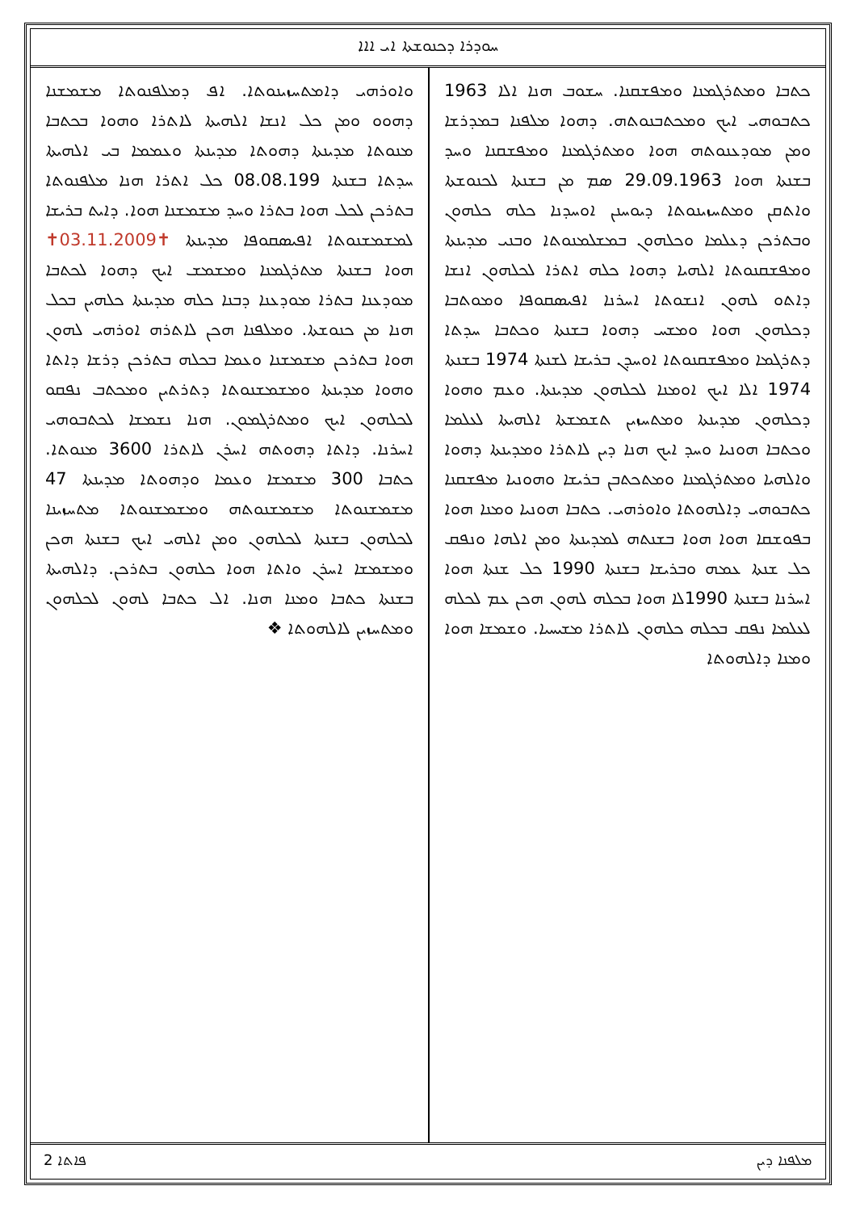ܚܘܕܪܐ ܕܟܢܘܫܬܐ ܐܝ ܐܐܐ
ܟܬܒܐ ܘܡܬܪܓܡܢܐ ܘܡܦܫܩܢܐ. ܚܫܘܒ ܗܢܐ ܐܠܐ 1963 ܟܬܒܘܗܝ ܐܝܟ ܘܡܟܬܒܢܘܬܗ. ܕܗܘܐ ܡܠܦܢܐ ܒܡܕܪܫܐ ܘܡܢ ܡܘܕܥܢܘܬܗ ܗܘܐ ܘܡܬܪܓܡܢܐ ܘܡܦܫܩܢܐ ܘܚܕ ܒܫܢܬܐ ܗܘܐ 29.09.1963 ܣܡ ܡܢ ܒܫܢܬܐ ܠܟܢܘܫܬܐ ܘܐܬܩܢ ܘܡܬܚܙܝܢܘܬܐ ܕܝܘܚܢܢ ܐܘܚܕܢܐ ܟܠܗ ܟܠܗܘܢ ܘܒܬܪܟܢ ܕܥܠܡܐ ܘܟܠܗܘܢ ܒܡܫܠܡܢܘܬܐ ܘܒܢܝ ܡܕܝܢܬܐ ܘܡܦܫܩܢܘܬܐ ܐܠܗܝܐ ܕܗܘܐ ܟܠܗ ܐܬܪܐ ܠܟܠܗܘܢ ܐܢܫܐ ܕܐܬܘ ܠܗܘܢ ܐܢܫܘܬܐ ܐܚܪܢܐ ܐܦܝܣܩܘܦܐ ܘܡܘܬܒܐ ܕܟܠܗܘܢ ܗܘܐ ܘܡܫܚ ܕܗܘܐ ܒܫܢܬܐ ܘܟܬܒܐ ܚܕܬܐ ܕܬܪܓܡܐ ܘܡܦܫܩܢܘܬܐ ܐܘܚܕܢ ܒܪܝܫܐ ܠܫܢܬܐ 1974 ܒܫܢܬܐ 1974 ܐܠܐ ܐܝܟ ܐܘܡܢܐ ܠܟܠܗܘܢ ܡܕܝܢܬܐ. ܘܥܡ ܘܗܘܐ ܕܟܠܗܘܢ ܡܕܝܢܬܐ ܘܡܬܚܙܝܢ ܬܫܡܫܬܐ ܐܠܗܝܬܐ ܠܥܠܡܐ ܘܟܬܒܐ ܗܘܢܝܐ ܘܚܕ ܐܝܟ ܗܢܐ ܕܝܢ ܠܐܬܪܐ ܘܡܕܝܢܬܐ ܕܗܘܐ ܘܐܠܗܝܐ ܘܡܬܪܓܡܢܐ ܘܡܬܟܬܒܢ ܒܪܝܫܐ ܘܗܘܢܝܐ ܡܦܫܩܢܐ ܟܬܒܘܗܝ ܕܐܠܗܘܬܐ ܘܐܘܪܗܝ. ܟܬܒܐ ܗܘܢܝܐ ܘܡܢܐ ܗܘܐ ܒܦܘܫܩܐ ܗܘܐ ܗܘܐ ܒܫܢܬܗ ܠܡܕܝܢܬܐ ܘܡܢ ܐܠܗܐ ܘܢܦܩ ܟܠ ܫܢܬܐ ܥܡܗ ܘܒܪܝܫܐ ܒܫܢܬܐ 1990 ܟܠ ܫܢܬܐ ܗܘܐ ܐܚܪܢܐ ܒܫܢܬܐ 1990ܠܐ ܗܘܐ ܒܟܠܗ ܠܗܘܢ ܗܟܢ ܥܡ ܠܟܠܗ ܠܥܠܡܐ ܢܦܩ ܒܟܠܗ ܟܠܗܘܢ ܠܐܬܪܐ ܡܫܝܚܝܐ. ܘܫܡܫܐ ܗܘܐ ܘܡܢܐ ܕܐܠܗܘܬܐ
ܘܐܘܪܗܝ ܕܐܡܬܚܙܝܢܘܬܐ. ܐܦ ܕܡܠܦܢܘܬܐ ܡܫܡܫܢܐ ܕܗܘܘ ܘܡܢ ܟܠ ܐܢܫܐ ܐܠܗܝܬܐ ܠܐܬܪܐ ܘܗܘܐ ܒܟܬܒܐ ܡܢܘܬܐ ܡܕܝܢܬܐ ܕܗܘܬܐ ܡܕܝܢܬܐ ܘܥܡܡܐ ܒܝ ܐܠܗܝܬܐ ܚܕܬܐ ܒܫܢܬܐ 08.08.199 ܟܠ ܐܬܪܐ ܗܢܐ ܡܠܦܢܘܬܐ ܒܬܪܟܢ ܠܟܠ ܗܘܐ ܒܬܪܐ ܘܚܕ ܡܫܡܫܢܐ ܗܘܐ. ܕܐܝܬ ܒܪܝܫܐ ܠܡܫܡܫܢܘܬܐ ܐܦܝܣܩܘܦܐ ܡܕܝܢܬܐ ✝03.11.2009✝ ܗܘܐ ܒܫܢܬܐ ܡܬܪܓܡܢܐ ܘܡܫܡܫ ܐܝܟ ܕܗܘܐ ܠܟܬܒܐ ܡܘܕܥܢܐ ܒܬܪܐ ܡܘܕܥܢܐ ܕܒܢܐ ܟܠܗ ܡܕܝܢܬܐ ܟܠܗܝܢ ܒܟܠ ܗܢܐ ܡܢ ܟܢܘܫܬܐ. ܘܡܠܦܢܐ ܗܟܢ ܠܐܬܪܗ ܐܘܪܗܝ ܠܗܘܢ ܗܘܐ ܒܬܪܟܢ ܡܫܡܫܢܐ ܘܥܡܐ ܒܟܠܗ ܒܬܪܟܢ ܕܪܫܐ ܕܐܬܐ ܘܗܘܐ ܡܕܝܢܬܐ ܘܡܫܡܫܢܘܬܐ ܕܬܪܬܝܢ ܘܡܟܬܒ ܢܦܩܘ ܠܟܠܗܘܢ ܐܝܟ ܘܡܬܪܓܡܘܢ. ܗܢܐ ܢܫܡܫܐ ܠܟܬܒܘܗܝ ܐܚܪܢܐ. ܕܐܬܐ ܕܗܘܬܗ ܐܚܪܢ ܠܐܬܪܐ 3600 ܡܢܘܬܐ. ܟܬܒܐ 300 ܡܫܡܫܐ ܘܥܡܐ ܘܕܗܘܬܐ ܡܕܝܢܬܐ 47 ܡܫܡܫܢܘܬܐ ܡܫܡܫܢܘܬܗ ܘܡܫܡܫܢܘܬܐ ܡܬܚܙܝܢܐ ܠܟܠܗܘܢ ܒܫܢܬܐ ܠܟܠܗܘܢ ܘܡܢ ܐܠܗܝ ܐܝܟ ܒܫܢܬܐ ܗܟܢ ܘܡܫܡܫܐ ܐܚܪܢ ܘܐܬܐ ܗܘܐ ܟܠܗܘܢ ܒܬܪܟܢ. ܕܐܠܗܝܬܐ ܒܫܢܬܐ ܟܬܒܐ ܘܡܢܐ ܗܢܐ. ܐܠ ܟܬܒܐ ܠܗܘܢ ܠܟܠܗܘܢ ܘܡܬܚܙܝܢ ܠܐܠܗܘܬܐ ❖
2 ܦܐܬܐ ܡܠܦܢܐ ܕܝܢ